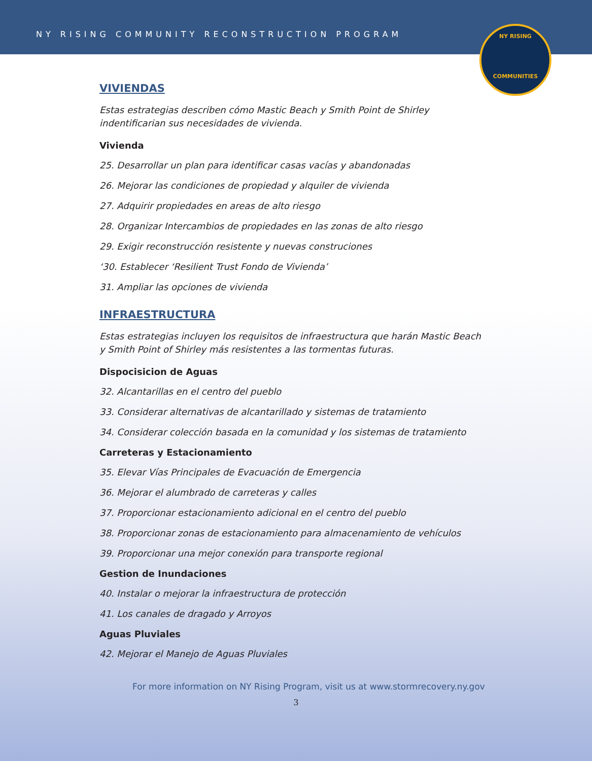NY RISING COMMUNITY RECONSTRUCTION PROGRAM
NY RISING
COMMUNITIES
VIVIENDAS
Estas estrategias describen cómo Mastic Beach y Smith Point de Shirley indentificarian sus necesidades de vivienda.
Vivienda
25. Desarrollar un plan para identificar casas vacías y abandonadas
26. Mejorar las condiciones de propiedad y alquiler de vivienda
27. Adquirir propiedades en areas de alto riesgo
28. Organizar Intercambios de propiedades en las zonas de alto riesgo
29. Exigir reconstrucción resistente y nuevas construciones
‘30. Establecer ‘Resilient Trust Fondo de Vivienda’
31. Ampliar las opciones de vivienda
INFRAESTRUCTURA
Estas estrategias incluyen los requisitos de infraestructura que harán Mastic Beach y Smith Point of Shirley más resistentes a las tormentas futuras.
Dispocisicion de Aguas
32. Alcantarillas en el centro del pueblo
33. Considerar alternativas de alcantarillado y sistemas de tratamiento
34. Considerar colección basada en la comunidad y los sistemas de tratamiento
Carreteras y Estacionamiento
35. Elevar Vías Principales de Evacuación de Emergencia
36. Mejorar el alumbrado de carreteras y calles
37. Proporcionar estacionamiento adicional en el centro del pueblo
38. Proporcionar zonas de estacionamiento para almacenamiento de vehículos
39. Proporcionar una mejor conexión para transporte regional
Gestion de Inundaciones
40. Instalar o mejorar la infraestructura de protección
41. Los canales de dragado y Arroyos
Aguas Pluviales
42. Mejorar el Manejo de Aguas Pluviales
For more information on NY Rising Program, visit us at www.stormrecovery.ny.gov
3